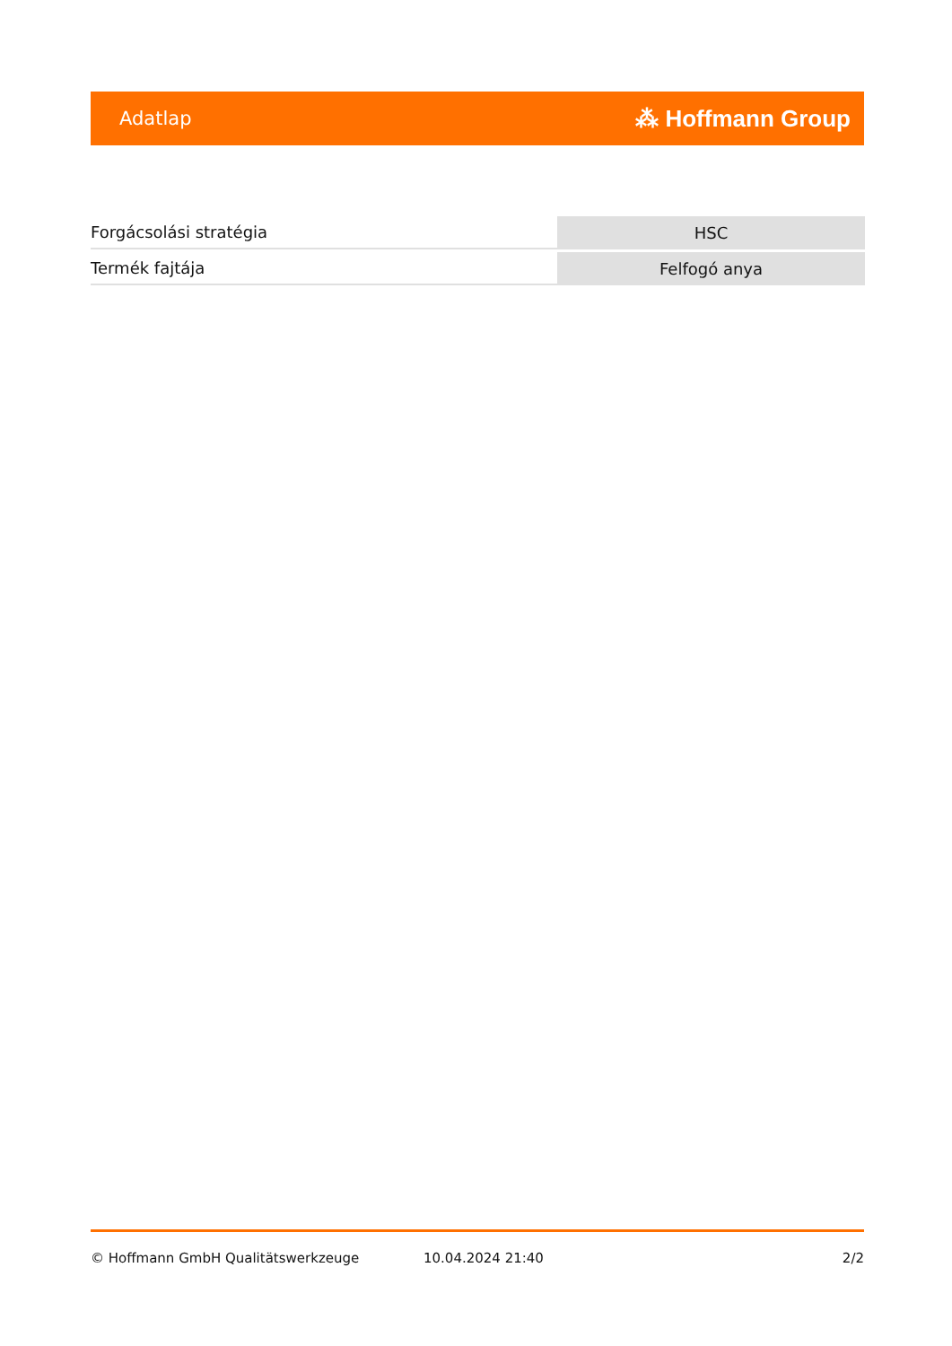Adatlap ⁂ Hoffmann Group
| Forgácsolási stratégia | HSC |
| Termék fajtája | Felfogó anya |
© Hoffmann GmbH Qualitätswerkzeuge 10.04.2024 21:40 2/2